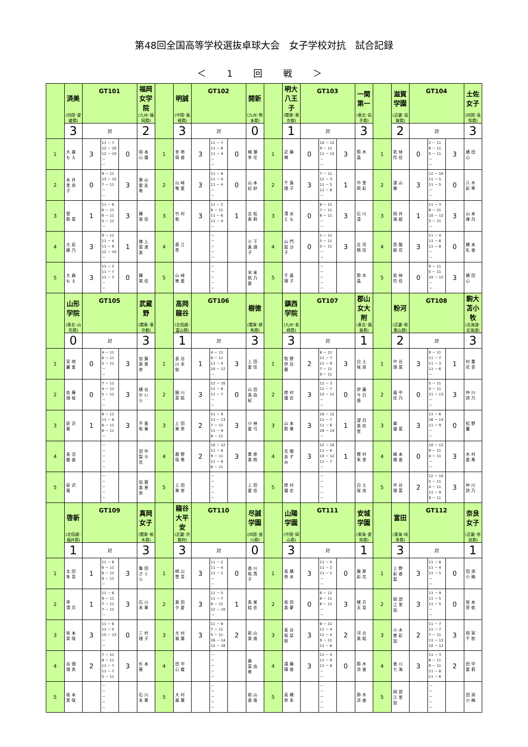第48回全国高等学校選抜卓球大会　女子学校対抗　試合記録
＜ 1 回 戦 ＞
| | 済美 | GT101 | | | 福岡女学院 | | 明誠 | GT102 | | | 開新 | | 明大八王子 | GT103 | | | 一関第一 | | 滋賀学園 | GT104 | | | 土佐女子 |
| | (四国･愛媛県) | | | | (九州･福岡県) | | (中国･島根県) | | | | (九州･熊本県) | | (関東･東京都) | | | | (東北･岩手県) | | (近畿･滋賀県) | | | | (四国･高知県) |
| | 3 | 対 | | | 2 | | 3 | 対 | | | 0 | | 1 | 対 | | | 3 | | 2 | 対 | | | 3 |
| 1 | 大森もえ | 3 | 11 － 7 12 － 10 12 － 10 － － | 0 | 岡本心優 | 1 | 幸地萌香 | 3 | 11 － 7 11 － 6 11 － 4 － － | 0 | 楠瀬幸花 | 1 | 近藤 琳 | 0 | 10 － 12 9 － 11 11 － 13 － － | 3 | 鈴木 晶 | 1 | 若林怜佳 | 0 | 2 － 11 6 － 11 5 － 11 － － | 3 | 横田 心 |
| 2 | 永井里央子 | 0 | 9 － 11 13 － 15 7 － 11 － － | 3 | 栗山愛友希 | 2 | 山﨑唯愛 | 3 | 11 － 8 11 － 0 11 － 4 － － | 0 | 山本妃紗 | 2 | 千島理子 | 3 | 7 － 11 11 － 3 11 － 5 11 － 6 － | 1 | 中里莉彩 | 2 | 遠山 雅 | 3 | 12 － 10 11 － 5 11 － 5 － － | 0 | 八木彩寧 |
| 3 | 菅 鈴菜 | 1 | 11 － 6 6 － 11 6 － 11 5 － 11 － | 3 | 韓 美佳 | 3 | 竹村 和 | 3 | 11 － 2 8 － 11 11 － 6 11 － 4 － | 1 | 吉松寿莉 | 3 | 清水とも | 0 | 8 － 11 7 － 11 6 － 11 － － | 3 | 石川 凜 | 3 | 岡井瑞姫 | 1 | 11 － 3 8 － 11 10 － 12 3 － 11 － | 3 | 山本偉月 |
| 4 | 大岩綾乃 | 3 | 9 － 11 11 － 4 11 － 9 12 － 10 － | 1 | 猪上菜津美 | 4 | 直江 杏 | | － － － － － | | 小下真理子 | 4 | 山門梨沙子 | 0 | 1 － 11 5 － 11 5 － 11 － － | 3 | 庄司桃佳 | 4 | 西脇姫花 | 3 | 11 － 4 11 － 6 11 － 8 － － | 0 | 橋本礼香 |
| 5 | 大森もえ | 3 | 11 － 2 11 － 7 11 － 3 － － | 0 | 韓 美佳 | 5 | 山﨑唯愛 | | － － － － － | | 米来帆乃夏 | 5 | 千島理子 | | － － － － － | | 鈴木 晶 | 5 | 若林怜佳 | 0 | 9 － 11 5 － 11 10 － 12 － － | 3 | 横田 心 |
| | 山形学院 | GT105 | | | 武蔵野 | | 高岡龍谷 | GT106 | | | 樹徳 | | 鎮西学院 | GT107 | | | 郡山女大附 | | 粉河 | GT108 | | | 駒大苫小牧 |
| | (東北･山形県) | | | | (関東･東京都) | | (北信越･富山県) | | | | (関東･群馬県) | | (九州･長崎県) | | | | (東北･福島県) | | (近畿･和歌山県) | | | | (北海道･北海道) |
| | 0 | 対 | | | 3 | | 1 | 対 | | | 3 | | 3 | 対 | | | 1 | | 2 | 対 | | | 3 |
| 1 | 宮地麗愛 | 0 | 4 － 11 6 － 11 5 － 11 － － | 3 | 加賀美恵奈 | 1 | 長谷川未依 | 1 | 4 － 11 6 － 11 11 － 4 10 － 12 － | 3 | 上田愛佳 | 1 | 牧野伊呂葉 | 2 | 8 － 11 11 － 7 11 － 9 7 － 11 9 － 11 | 3 | 白土咲良 | 1 | 中谷理菜 | 3 | 9 － 11 11 － 7 11 － 3 11 － 6 － | 1 | 村重花音 |
| 2 | 佐藤理枝 | 0 | 7 － 11 4 － 11 5 － 11 － － | 3 | 横谷かいら | 2 | 細川菜結 | 3 | 12 － 10 11 － 6 11 － 7 － － | 0 | 山田美由紀 | 2 | 徳村優衣 | 3 | 11 － 3 11 － 7 13 － 11 － － | 0 | 伊藤今日香 | 2 | 畠中佳乃 | 0 | 5 － 11 4 － 11 11 － 13 － － | 3 | 仲川詩乃 |
| 3 | 延沢 葵 | 1 | 8 － 11 11 － 8 6 － 11 8 － 11 － | 3 | 手島和奏 | 3 | 上田果奈 | 2 | 11 － 9 11 － 13 7 － 11 11 － 9 8 － 11 | 3 | 小林愛弓 | 3 | 山本鈴華 | 3 | 10 － 12 11 － 7 11 － 6 16 － 14 － | 1 | 望月美玖里 | 3 | 森 優菜 | 3 | 11 － 6 16 － 14 11 － 9 － － | 0 | 松野 蘭 |
| 4 | 長沼暖香 | | － － － － － | | 田中梨々花 | 4 | 鹿野咲希 | 2 | 10 － 12 11 － 8 9 － 11 11 － 8 8 － 11 | 3 | 桑原美帆 | 4 | 舌間あずみ | 3 | 12 － 10 11 － 8 10 － 12 11 － 7 － | 1 | 樫村朱里 | 4 | 嶋本陽香 | 0 | 10 － 12 9 － 11 4 － 11 － － | 3 | 木村夏希 |
| 5 | 延沢 葵 | | － － － － － | | 加賀美恵奈 | 5 | 上田果奈 | | － － － － － | | 上田愛佳 | 5 | 徳村優衣 | | － － － － － | | 白土咲良 | 5 | 中谷理菜 | 2 | 12 － 10 5 － 11 4 － 11 11 － 9 9 － 11 | 3 | 仲川詩乃 |
| | 啓新 | GT109 | | | 真岡女子 | | 龍谷大平安 | GT110 | | | 尽誠学園 | | 山陽学園 | GT111 | | | 安城学園 | | 富田 | GT112 | | | 奈良女子 |
| | (北信越･福井県) | | | | (関東･栃木県) | | (近畿･京都府) | | | | (四国･香川県) | | (中国･岡山県) | | | | (東海･愛知県) | | (東海･岐阜県) | | | | (近畿･奈良県) |
| | 1 | 対 | | | 3 | | 3 | 対 | | | 0 | | 3 | 対 | | | 1 | | 3 | 対 | | | 1 |
| 1 | 太田朱音 | 1 | 11 － 6 6 － 11 8 － 11 9 － 11 － | 3 | 亀田さくら | 1 | 崎山雪音 | 3 | 11 － 2 11 － 4 11 － 1 － － | 0 | 香川祐貴子 | 1 | 高橋奈未 | 3 | 11 － 5 11 － 2 11 － 1 － － | 0 | 藤原彩花 | 1 | 上野彩香梨 | 3 | 11 － 8 11 － 4 11 － 5 － － | 0 | 田渕小梅 |
| 2 | 李 清月 | 1 | 11 － 6 9 － 11 7 － 11 7 － 11 － | 3 | 石川未華 | 2 | 真田夕愛 | 3 | 11 － 5 11 － 7 6 － 11 12 － 10 － | 1 | 長尾結衣 | 2 | 坂田美夢 | 0 | 6 － 11 8 － 11 6 － 11 － － | 3 | 緒方天音 | 2 | 岡部江里加 | 3 | 11 － 9 11 － 5 11 － 5 － － | 0 | 坂本芽依 |
| 3 | 坂本実咲 | 3 | 11 － 6 11 － 5 15 － 13 － － | 0 | 三村理子 | 3 | 大村風葉 | 3 | 11 － 8 7 － 11 5 － 11 16 － 14 12 － 10 | 2 | 前山美南 | 3 | 長谷坂栞帆 | 3 | 8 － 11 11 － 4 11 － 4 9 － 11 11 － 6 | 2 | 河合美結 | 3 | 小木曽彩加 | 2 | 11 － 7 11 － 7 7 － 11 11 － 13 10 － 12 | 3 | 岡室千恕 |
| 4 | 谷頭理央 | 2 | 7 － 11 8 － 11 11 － 7 11 － 7 5 － 11 | 3 | 杉本 葵 | 4 | 田中心媛 | | － － － － － | | 森 菜由希 | 4 | 遠藤晴香 | 3 | 11 － 4 11 － 9 11 － 6 － － | 0 | 鈴木涼香 | 4 | 香川七海 | 3 | 11 － 3 8 － 11 9 － 11 11 － 8 11 － 6 | 2 | 田中愛莉 |
| 5 | 坂本実咲 | | － － － － － | | 石川未華 | 5 | 大村風葉 | | － － － － － | | 前山美南 | 5 | 高橋奈未 | | － － － － － | | 鈴木涼香 | 5 | 岡部江里加 | | － － － － － | | 田渕小梅 |